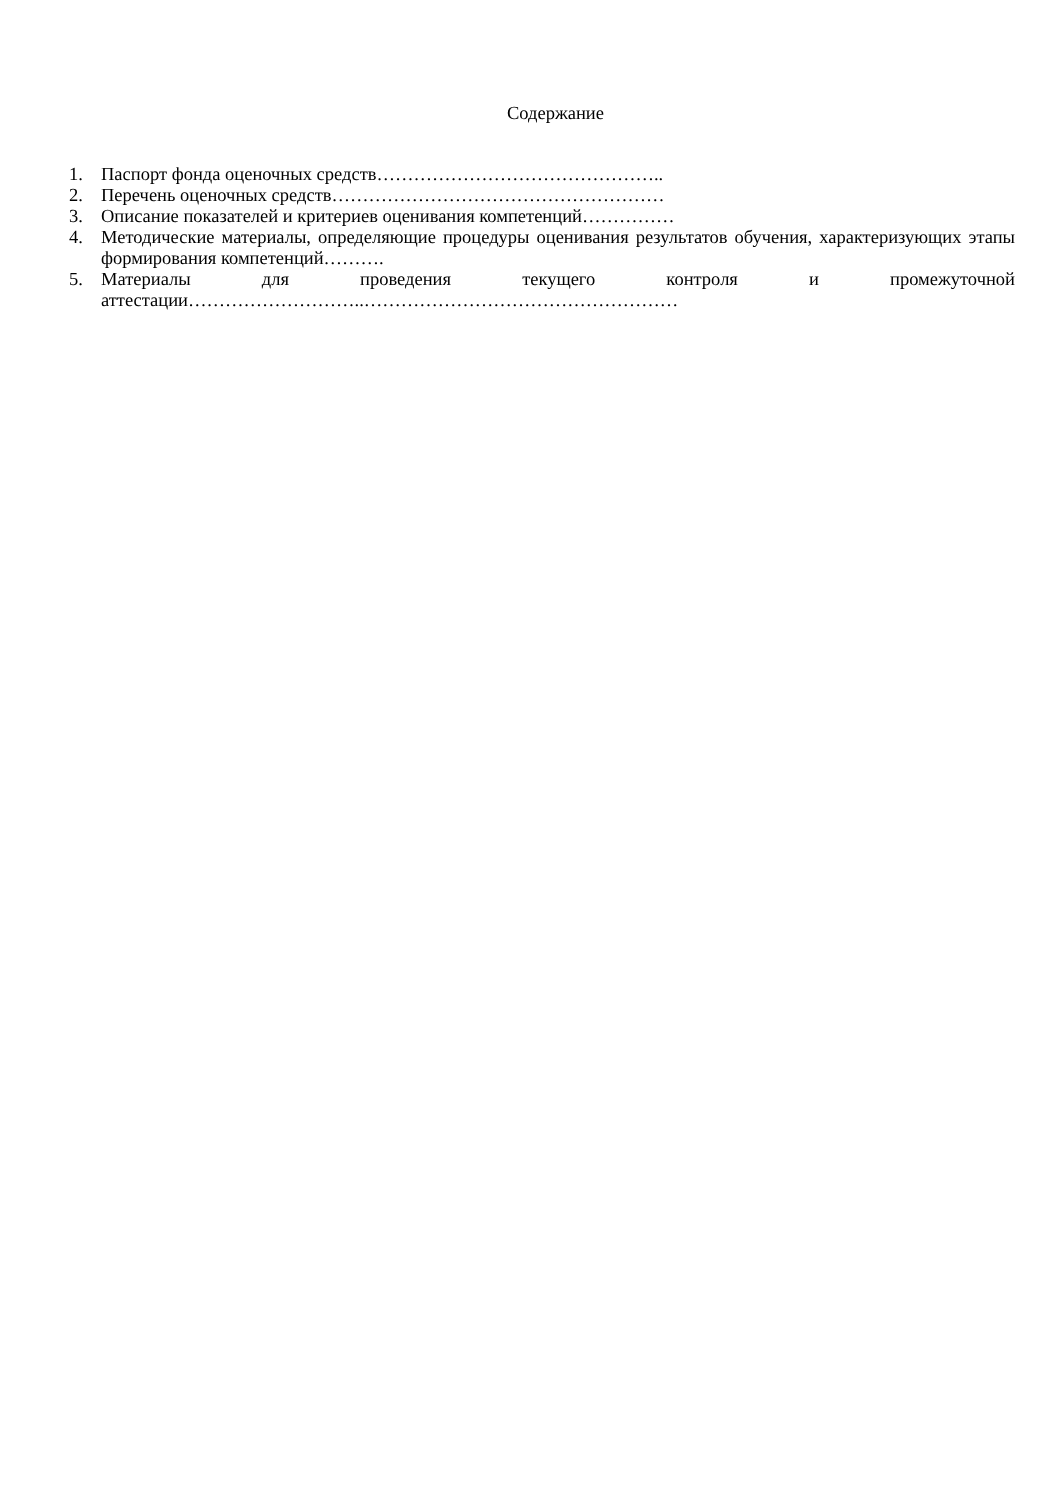Содержание
1. Паспорт фонда оценочных средств………………………………………..
2. Перечень оценочных средств………………………………………………
3. Описание показателей и критериев оценивания компетенций……………
4. Методические материалы, определяющие процедуры оценивания результатов обучения, характеризующих этапы формирования компетенций……….
5. Материалы для проведения текущего контроля и промежуточной аттестации………………………..……………………………………………